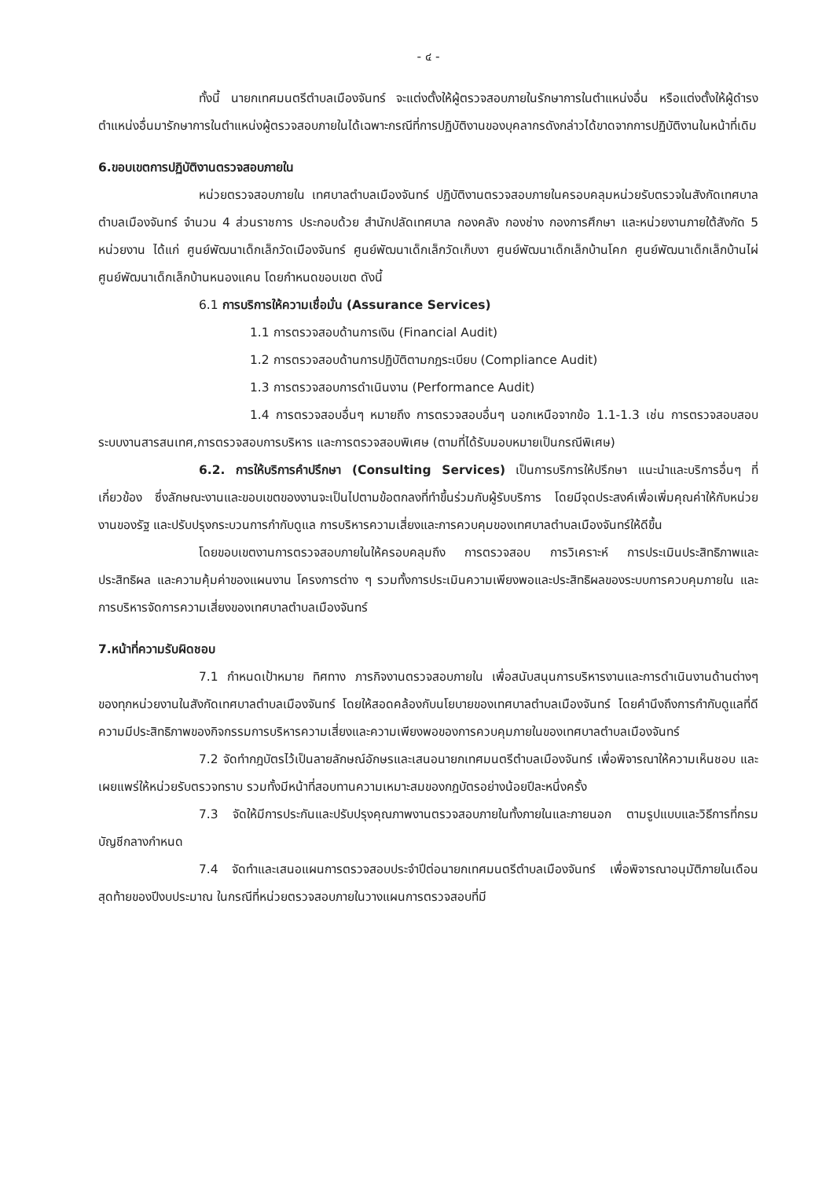- ๔ -
ทั้งนี้ นายกเทศมนตรีตำบลเมืองจันทร์ จะแต่งตั้งให้ผู้ตรวจสอบภายในรักษาการในตำแหน่งอื่น หรือแต่งตั้งให้ผู้ดำรงตำแหน่งอื่นมารักษาการในตำแหน่งผู้ตรวจสอบภายในได้เฉพาะกรณีที่การปฏิบัติงานของบุคลากรดังกล่าวได้ขาดจากการปฏิบัติงานในหน้าที่เดิม
6.ขอบเขตการปฏิบัติงานตรวจสอบภายใน
หน่วยตรวจสอบภายใน เทศบาลตำบลเมืองจันทร์ ปฏิบัติงานตรวจสอบภายในครอบคลุมหน่วยรับตรวจในสังกัดเทศบาลตำบลเมืองจันทร์ จำนวน 4 ส่วนราชการ ประกอบด้วย สำนักปลัดเทศบาล กองคลัง กองช่าง กองการศึกษา และหน่วยงานภายใต้สังกัด 5 หน่วยงาน ได้แก่ ศูนย์พัฒนาเด็กเล็กวัดเมืองจันทร์ ศูนย์พัฒนาเด็กเล็กวัดเก็บงา ศูนย์พัฒนาเด็กเล็กบ้านโคก ศูนย์พัฒนาเด็กเล็กบ้านไผ่ ศูนย์พัฒนาเด็กเล็กบ้านหนองแคน โดยกำหนดขอบเขต ดังนี้
6.1 การบริการให้ความเชื่อมั่น (Assurance Services)
1.1 การตรวจสอบด้านการเงิน (Financial Audit)
1.2 การตรวจสอบด้านการปฏิบัติตามกฎระเบียบ (Compliance Audit)
1.3 การตรวจสอบการดำเนินงาน (Performance Audit)
1.4 การตรวจสอบอื่นๆ หมายถึง การตรวจสอบอื่นๆ นอกเหนือจากข้อ 1.1-1.3 เช่น การตรวจสอบสอบระบบงานสารสนเทศ,การตรวจสอบการบริหาร และการตรวจสอบพิเศษ (ตามที่ได้รับมอบหมายเป็นกรณีพิเศษ)
6.2. การให้บริการคำปรึกษา (Consulting Services) เป็นการบริการให้ปรึกษา แนะนำและบริการอื่นๆ ที่เกี่ยวข้อง ซึ่งลักษณะงานและขอบเขตของงานจะเป็นไปตามข้อตกลงที่ทำขึ้นร่วมกับผู้รับบริการ โดยมีจุดประสงค์เพื่อเพิ่มคุณค่าให้กับหน่วยงานของรัฐ และปรับปรุงกระบวนการกำกับดูแล การบริหารความเสี่ยงและการควบคุมของเทศบาลตำบลเมืองจันทร์ให้ดีขึ้น
โดยขอบเขตงานการตรวจสอบภายในให้ครอบคลุมถึง การตรวจสอบ การวิเคราะห์ การประเมินประสิทธิภาพและประสิทธิผล และความคุ้มค่าของแผนงาน โครงการต่าง ๆ รวมทั้งการประเมินความเพียงพอและประสิทธิผลของระบบการควบคุมภายใน และการบริหารจัดการความเสี่ยงของเทศบาลตำบลเมืองจันทร์
7.หน้าที่ความรับผิดชอบ
7.1 กำหนดเป้าหมาย ทิศทาง ภารกิจงานตรวจสอบภายใน เพื่อสนับสนุนการบริหารงานและการดำเนินงานด้านต่างๆ ของทุกหน่วยงานในสังกัดเทศบาลตำบลเมืองจันทร์ โดยให้สอดคล้องกับนโยบายของเทศบาลตำบลเมืองจันทร์ โดยคำนึงถึงการกำกับดูแลที่ดี ความมีประสิทธิภาพของกิจกรรมการบริหารความเสี่ยงและความเพียงพอของการควบคุมภายในของเทศบาลตำบลเมืองจันทร์
7.2 จัดทำกฎบัตรไว้เป็นลายลักษณ์อักษรและเสนอนายกเทศมนตรีตำบลเมืองจันทร์ เพื่อพิจารณาให้ความเห็นชอบ และเผยแพร่ให้หน่วยรับตรวจทราบ รวมทั้งมีหน้าที่สอบทานความเหมาะสมของกฎบัตรอย่างน้อยปีละหนึ่งครั้ง
7.3 จัดให้มีการประกันและปรับปรุงคุณภาพงานตรวจสอบภายในทั้งภายในและภายนอก ตามรูปแบบและวิธีการที่กรมบัญชีกลางกำหนด
7.4 จัดทำและเสนอแผนการตรวจสอบประจำปีต่อนายกเทศมนตรีตำบลเมืองจันทร์ เพื่อพิจารณาอนุมัติภายในเดือนสุดท้ายของปีงบประมาณ ในกรณีที่หน่วยตรวจสอบภายในวางแผนการตรวจสอบที่มี